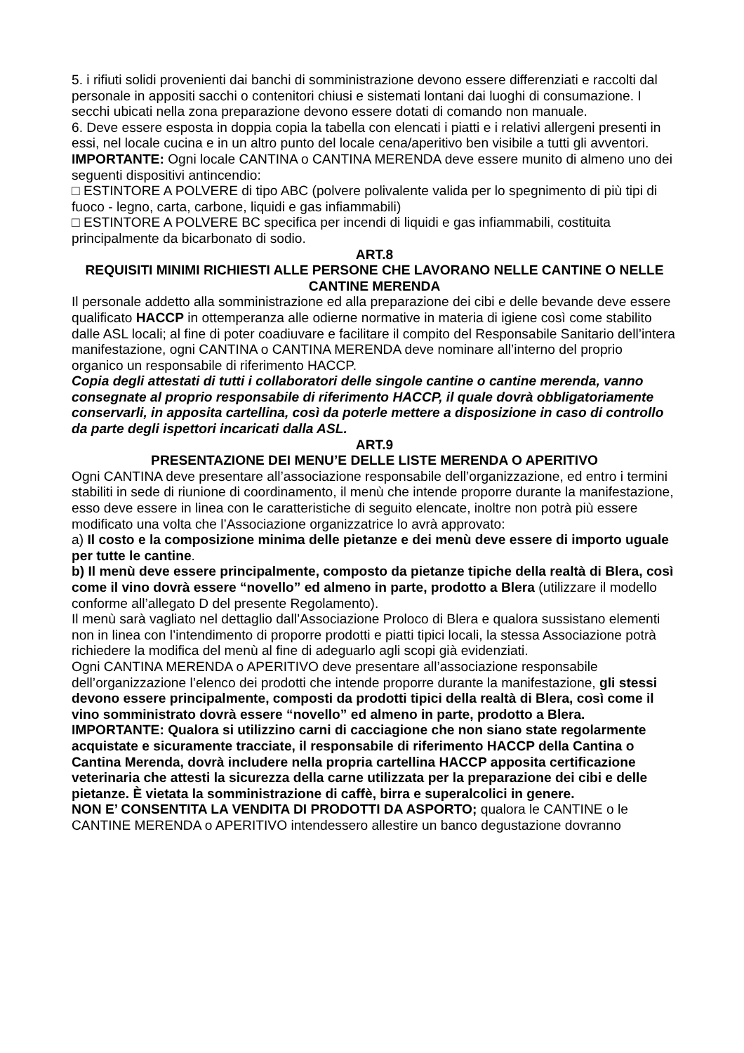5. i rifiuti solidi provenienti dai banchi di somministrazione devono essere differenziati e raccolti dal personale in appositi sacchi o contenitori chiusi e sistemati lontani dai luoghi di consumazione. I secchi ubicati nella zona preparazione devono essere dotati di comando non manuale.
6. Deve essere esposta in doppia copia la tabella con elencati i piatti e i relativi allergeni presenti in essi, nel locale cucina e in un altro punto del locale cena/aperitivo ben visibile a tutti gli avventori.
IMPORTANTE: Ogni locale CANTINA o CANTINA MERENDA deve essere munito di almeno uno dei seguenti dispositivi antincendio:
□ ESTINTORE A POLVERE di tipo ABC (polvere polivalente valida per lo spegnimento di più tipi di fuoco - legno, carta, carbone, liquidi e gas infiammabili)
□ ESTINTORE A POLVERE BC specifica per incendi di liquidi e gas infiammabili, costituita principalmente da bicarbonato di sodio.
ART.8
REQUISITI MINIMI RICHIESTI ALLE PERSONE CHE LAVORANO NELLE CANTINE O NELLE CANTINE MERENDA
Il personale addetto alla somministrazione ed alla preparazione dei cibi e delle bevande deve essere qualificato HACCP in ottemperanza alle odierne normative in materia di igiene così come stabilito dalle ASL locali; al fine di poter coadiuvare e facilitare il compito del Responsabile Sanitario dell’intera manifestazione, ogni CANTINA o CANTINA MERENDA deve nominare all’interno del proprio organico un responsabile di riferimento HACCP.
Copia degli attestati di tutti i collaboratori delle singole cantine o cantine merenda, vanno consegnate al proprio responsabile di riferimento HACCP, il quale dovrà obbligatoriamente conservarli, in apposita cartellina, così da poterle mettere a disposizione in caso di controllo da parte degli ispettori incaricati dalla ASL.
ART.9
PRESENTAZIONE DEI MENU’E DELLE LISTE MERENDA O APERITIVO
Ogni CANTINA deve presentare all’associazione responsabile dell’organizzazione, ed entro i termini stabiliti in sede di riunione di coordinamento, il menù che intende proporre durante la manifestazione, esso deve essere in linea con le caratteristiche di seguito elencate, inoltre non potrà più essere modificato una volta che l’Associazione organizzatrice lo avrà approvato:
a) Il costo e la composizione minima delle pietanze e dei menù deve essere di importo uguale per tutte le cantine.
b) Il menù deve essere principalmente, composto da pietanze tipiche della realtà di Blera, così come il vino dovrà essere “novello” ed almeno in parte, prodotto a Blera (utilizzare il modello conforme all’allegato D del presente Regolamento).
Il menù sarà vagliato nel dettaglio dall’Associazione Proloco di Blera e qualora sussistano elementi non in linea con l’intendimento di proporre prodotti e piatti tipici locali, la stessa Associazione potrà richiedere la modifica del menù al fine di adeguarlo agli scopi già evidenziati.
Ogni CANTINA MERENDA o APERITIVO deve presentare all’associazione responsabile dell’organizzazione l’elenco dei prodotti che intende proporre durante la manifestazione, gli stessi devono essere principalmente, composti da prodotti tipici della realtà di Blera, così come il vino somministrato dovrà essere “novello” ed almeno in parte, prodotto a Blera.
IMPORTANTE: Qualora si utilizzino carni di cacciagione che non siano state regolarmente acquistate e sicuramente tracciate, il responsabile di riferimento HACCP della Cantina o Cantina Merenda, dovrà includere nella propria cartellina HACCP apposita certificazione veterinaria che attesti la sicurezza della carne utilizzata per la preparazione dei cibi e delle pietanze. È vietata la somministrazione di caffè, birra e superalcolici in genere.
NON E’ CONSENTITA LA VENDITA DI PRODOTTI DA ASPORTO; qualora le CANTINE o le CANTINE MERENDA o APERITIVO intendessero allestire un banco degustazione dovranno